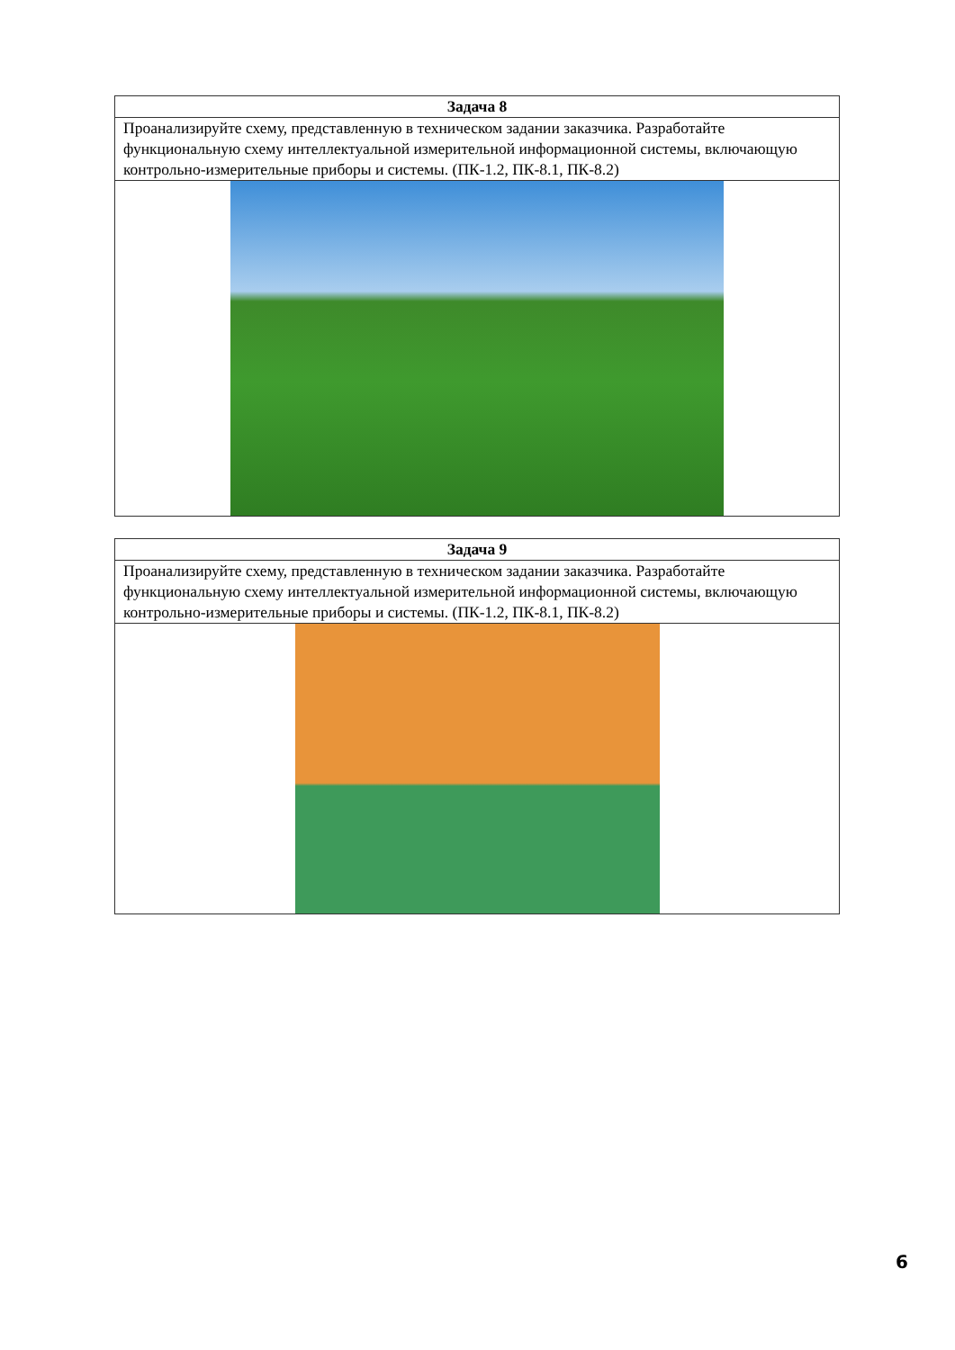| Задача 8 |
| --- |
| Проанализируйте схему, представленную в техническом задании заказчика. Разработайте функциональную схему интеллектуальной измерительной информационной системы, включающую контрольно-измерительные приборы и системы. (ПК-1.2, ПК-8.1, ПК-8.2) |
| Задача 9 |
| --- |
| Проанализируйте схему, представленную в техническом задании заказчика. Разработайте функциональную схему интеллектуальной измерительной информационной системы, включающую контрольно-измерительные приборы и системы. (ПК-1.2, ПК-8.1, ПК-8.2) |
6